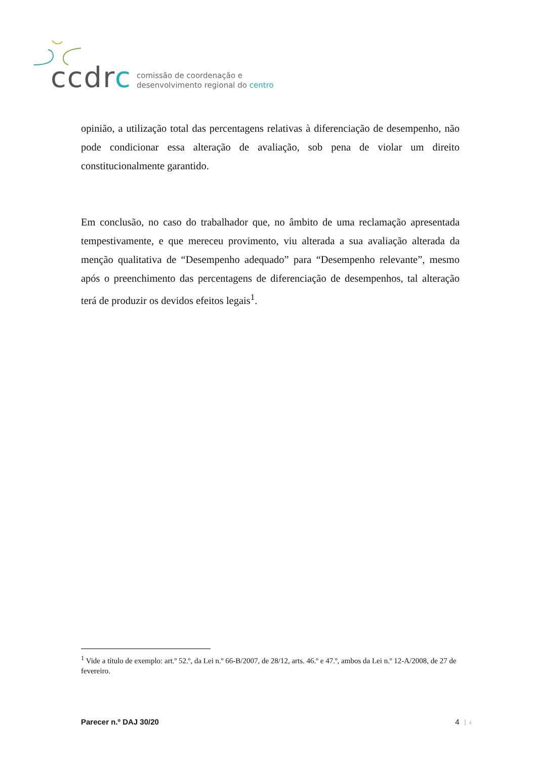ccdrc
comissão de coordenação e
desenvolvimento regional do centro
opinião, a utilização total das percentagens relativas à diferenciação de desempenho, não pode condicionar essa alteração de avaliação, sob pena de violar um direito constitucionalmente garantido.
Em conclusão, no caso do trabalhador que, no âmbito de uma reclamação apresentada tempestivamente, e que mereceu provimento, viu alterada a sua avaliação alterada da menção qualitativa de “Desempenho adequado” para “Desempenho relevante”, mesmo após o preenchimento das percentagens de diferenciação de desempenhos, tal alteração terá de produzir os devidos efeitos legais<sup>1</sup>.
<sup>1</sup> Vide a título de exemplo: art.º 52.º, da Lei n.º 66-B/2007, de 28/12, arts. 46.º e 47.º, ambos da Lei n.º 12-A/2008, de 27 de fevereiro.
Parecer n.º DAJ 30/20 4 4